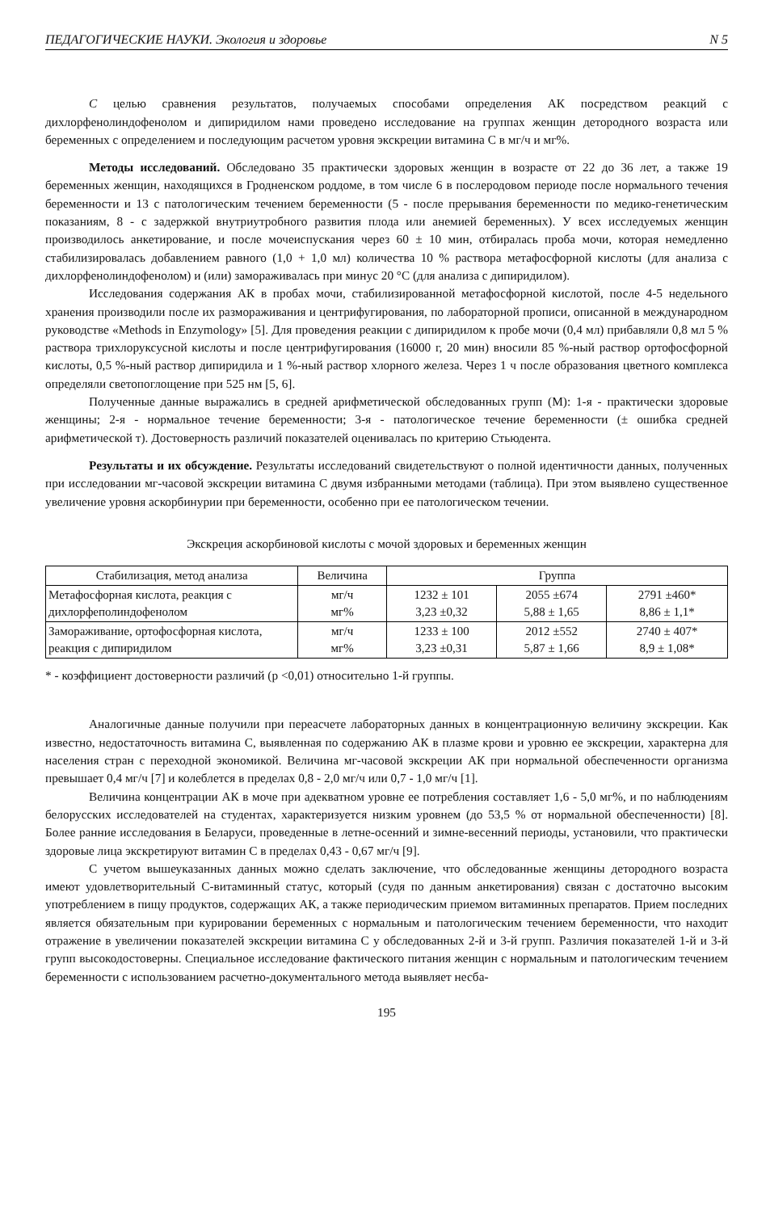ПЕДАГОГИЧЕСКИЕ НАУКИ. Экология и здоровье N 5
С целью сравнения результатов, получаемых способами определения АК посредством реакций с дихлорфенолиндофенолом и дипиридилом нами проведено исследование на группах женщин детородного возраста или беременных с определением и последующим расчетом уровня экскреции витамина С в мг/ч и мг%.
Методы исследований. Обследовано 35 практически здоровых женщин в возрасте от 22 до 36 лет, а также 19 беременных женщин, находящихся в Гродненском роддоме, в том числе 6 в послеродовом периоде после нормального течения беременности и 13 с патологическим течением беременности (5 - после прерывания беременности по медико-генетическим показаниям, 8 - с задержкой внутриутробного развития плода или анемией беременных). У всех исследуемых женщин производилось анкетирование, и после мочеиспускания через 60 ± 10 мин, отбиралась проба мочи, которая немедленно стабилизировалась добавлением равного (1,0 + 1,0 мл) количества 10 % раствора метафосфорной кислоты (для анализа с дихлорфенолиндофенолом) и (или) замораживалась при минус 20 °С (для анализа с дипиридилом).
Исследования содержания АК в пробах мочи, стабилизированной метафосфорной кислотой, после 4-5 недельного хранения производили после их размораживания и центрифугирования, по лабораторной прописи, описанной в международном руководстве «Methods in Enzymology» [5]. Для проведения реакции с дипиридилом к пробе мочи (0,4 мл) прибавляли 0,8 мл 5 % раствора трихлоруксусной кислоты и после центрифугирования (16000 г, 20 мин) вносили 85 %-ный раствор ортофосфорной кислоты, 0,5 %-ный раствор дипиридила и 1 %-ный раствор хлорного железа. Через 1 ч после образования цветного комплекса определяли светопоглощение при 525 нм [5, 6].
Полученные данные выражались в средней арифметической обследованных групп (М): 1-я - практически здоровые женщины; 2-я - нормальное течение беременности; 3-я - патологическое течение беременности (± ошибка средней арифметической т). Достоверность различий показателей оценивалась по критерию Стьюдента.
Результаты и их обсуждение. Результаты исследований свидетельствуют о полной идентичности данных, полученных при исследовании мг-часовой экскреции витамина С двумя избранными методами (таблица). При этом выявлено существенное увеличение уровня аскорбинурии при беременности, особенно при ее патологическом течении.
Экскреция аскорбиновой кислоты с мочой здоровых и беременных женщин
| Стабилизация, метод анализа | Величина | Группа | | |
| --- | --- | --- | --- | --- |
| Метафосфорная кислота, реакция с дихлорфеполиндофенолом | мг/ч мг% | 1232 ± 101 3,23 ±0,32 | 2055 ±674 5,88 ± 1,65 | 2791 ±460* 8,86 ± 1,1* |
| Замораживание, ортофосфорная кислота, реакция с дипиридилом | мг/ч мг% | 1233 ± 100 3,23 ±0,31 | 2012 ±552 5,87 ± 1,66 | 2740 ± 407* 8,9 ± 1,08* |
* - коэффициент достоверности различий (р <0,01) относительно 1-й группы.
Аналогичные данные получили при переасчете лабораторных данных в концентрационную величину экскреции. Как известно, недостаточность витамина С, выявленная по содержанию АК в плазме крови и уровню ее экскреции, характерна для населения стран с переходной экономикой. Величина мг-часовой экскреции АК при нормальной обеспеченности организма превышает 0,4 мг/ч [7] и колеблется в пределах 0,8 - 2,0 мг/ч или 0,7 - 1,0 мг/ч [1].
Величина концентрации АК в моче при адекватном уровне ее потребления составляет 1,6 - 5,0 мг%, и по наблюдениям белорусских исследователей на студентах, характеризуется низким уровнем (до 53,5 % от нормальной обеспеченности) [8]. Более ранние исследования в Беларуси, проведенные в летне-осенний и зимне-весенний периоды, установили, что практически здоровые лица экскретируют витамин С в пределах 0,43 - 0,67 мг/ч [9].
С учетом вышеуказанных данных можно сделать заключение, что обследованные женщины детородного возраста имеют удовлетворительный С-витаминный статус, который (судя по данным анкетирования) связан с достаточно высоким употреблением в пищу продуктов, содержащих АК, а также периодическим приемом витаминных препаратов. Прием последних является обязательным при курировании беременных с нормальным и патологическим течением беременности, что находит отражение в увеличении показателей экскреции витамина С у обследованных 2-й и 3-й групп. Различия показателей 1-й и 3-й групп высокодостоверны. Специальное исследование фактического питания женщин с нормальным и патологическим течением беременности с использованием расчетно-документального метода выявляет несба-
195